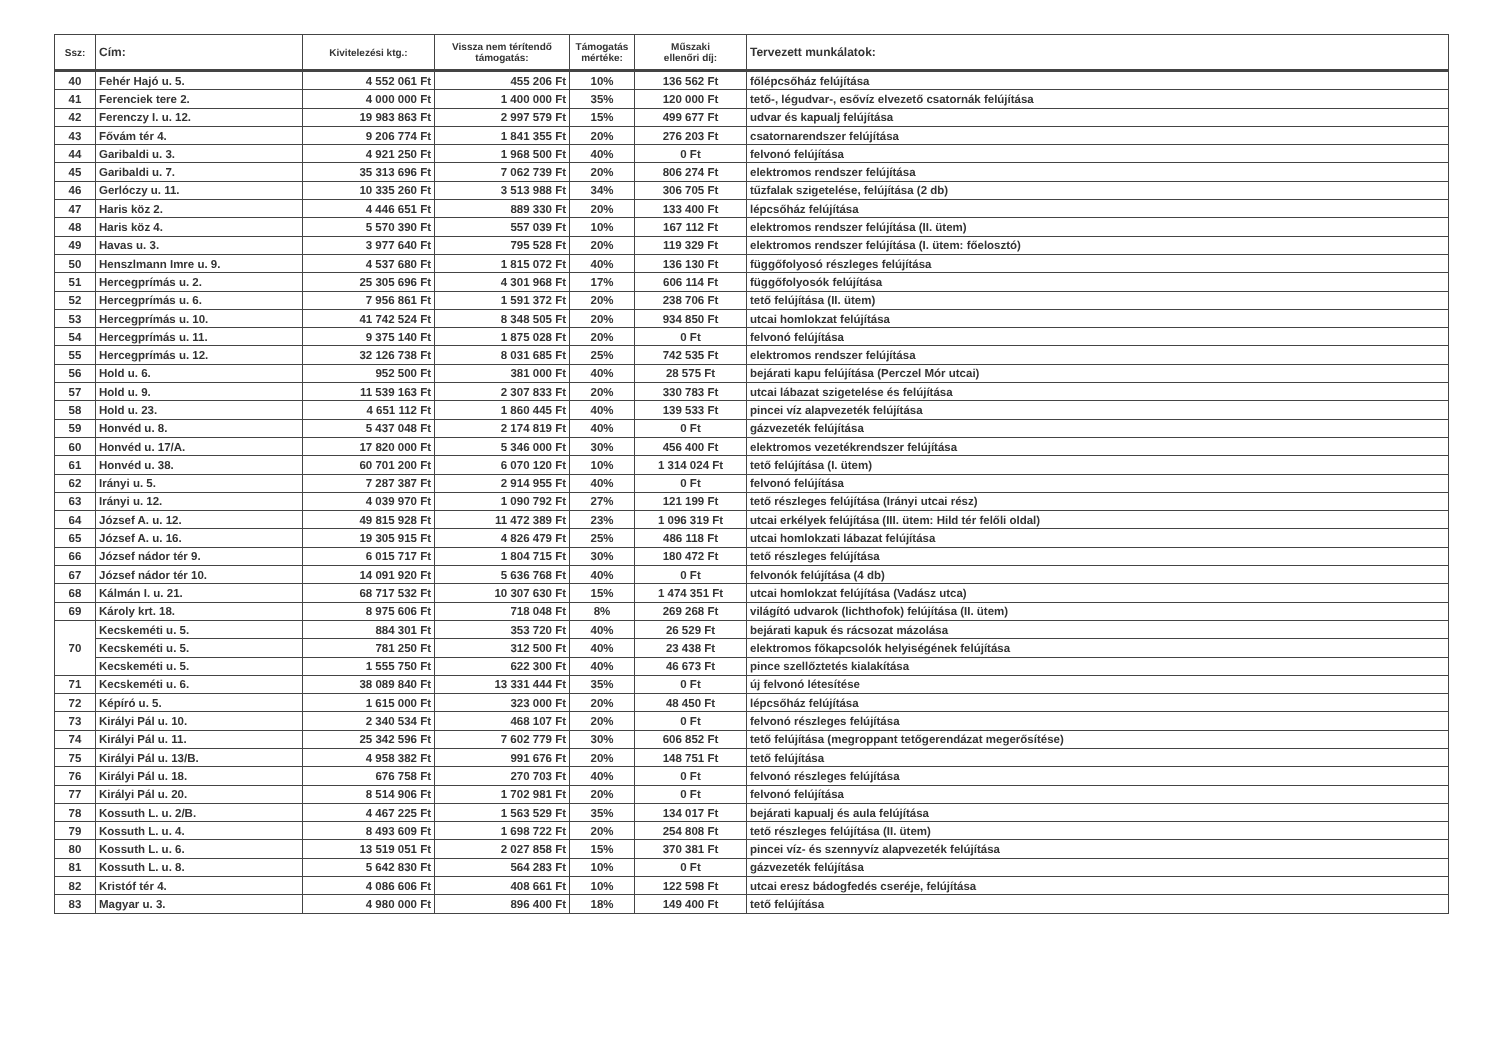| Ssz: | Cím: | Kivitelezési ktg.: | Vissza nem térítendő támogatás: | Támogatás mértéke: | Műszaki ellenőri díj: | Tervezett munkálatok: |
| --- | --- | --- | --- | --- | --- | --- |
| 40 | Fehér Hajó u. 5. | 4 552 061 Ft | 455 206 Ft | 10% | 136 562 Ft | főlépcsőház felújítása |
| 41 | Ferenciek tere 2. | 4 000 000 Ft | 1 400 000 Ft | 35% | 120 000 Ft | tető-, légudvar-, esővíz elvezető csatornák felújítása |
| 42 | Ferenczy I. u. 12. | 19 983 863 Ft | 2 997 579 Ft | 15% | 499 677 Ft | udvar és kapualj felújítása |
| 43 | Fővám tér 4. | 9 206 774 Ft | 1 841 355 Ft | 20% | 276 203 Ft | csatornarendszer felújítása |
| 44 | Garibaldi u. 3. | 4 921 250 Ft | 1 968 500 Ft | 40% | 0 Ft | felvonó felújítása |
| 45 | Garibaldi u. 7. | 35 313 696 Ft | 7 062 739 Ft | 20% | 806 274 Ft | elektromos rendszer felújítása |
| 46 | Gerlóczy u. 11. | 10 335 260 Ft | 3 513 988 Ft | 34% | 306 705 Ft | tűzfalak szigetelése, felújítása (2 db) |
| 47 | Haris köz 2. | 4 446 651 Ft | 889 330 Ft | 20% | 133 400 Ft | lépcsőház felújítása |
| 48 | Haris köz 4. | 5 570 390 Ft | 557 039 Ft | 10% | 167 112 Ft | elektromos rendszer felújítása (II. ütem) |
| 49 | Havas u. 3. | 3 977 640 Ft | 795 528 Ft | 20% | 119 329 Ft | elektromos rendszer felújítása (I. ütem: főelosztó) |
| 50 | Henszlmann Imre u. 9. | 4 537 680 Ft | 1 815 072 Ft | 40% | 136 130 Ft | függőfolyosó részleges felújítása |
| 51 | Hercegprímás u. 2. | 25 305 696 Ft | 4 301 968 Ft | 17% | 606 114 Ft | függőfolyosók felújítása |
| 52 | Hercegprímás u. 6. | 7 956 861 Ft | 1 591 372 Ft | 20% | 238 706 Ft | tető felújítása (II. ütem) |
| 53 | Hercegprímás u. 10. | 41 742 524 Ft | 8 348 505 Ft | 20% | 934 850 Ft | utcai homlokzat felújítása |
| 54 | Hercegprímás u. 11. | 9 375 140 Ft | 1 875 028 Ft | 20% | 0 Ft | felvonó felújítása |
| 55 | Hercegprímás u. 12. | 32 126 738 Ft | 8 031 685 Ft | 25% | 742 535 Ft | elektromos rendszer felújítása |
| 56 | Hold u. 6. | 952 500 Ft | 381 000 Ft | 40% | 28 575 Ft | bejárati kapu felújítása (Perczel Mór utcai) |
| 57 | Hold u. 9. | 11 539 163 Ft | 2 307 833 Ft | 20% | 330 783 Ft | utcai lábazat szigetelése és felújítása |
| 58 | Hold u. 23. | 4 651 112 Ft | 1 860 445 Ft | 40% | 139 533 Ft | pincei víz alapvezeték felújítása |
| 59 | Honvéd u. 8. | 5 437 048 Ft | 2 174 819 Ft | 40% | 0 Ft | gázvezeték felújítása |
| 60 | Honvéd u. 17/A. | 17 820 000 Ft | 5 346 000 Ft | 30% | 456 400 Ft | elektromos vezetékrendszer felújítása |
| 61 | Honvéd u. 38. | 60 701 200 Ft | 6 070 120 Ft | 10% | 1 314 024 Ft | tető felújítása (I. ütem) |
| 62 | Irányi u. 5. | 7 287 387 Ft | 2 914 955 Ft | 40% | 0 Ft | felvonó felújítása |
| 63 | Irányi u. 12. | 4 039 970 Ft | 1 090 792 Ft | 27% | 121 199 Ft | tető részleges felújítása (Irányi utcai rész) |
| 64 | József A. u. 12. | 49 815 928 Ft | 11 472 389 Ft | 23% | 1 096 319 Ft | utcai erkélyek felújítása (III. ütem: Hild tér felőli oldal) |
| 65 | József A. u. 16. | 19 305 915 Ft | 4 826 479 Ft | 25% | 486 118 Ft | utcai homlokzati lábazat felújítása |
| 66 | József nádor tér 9. | 6 015 717 Ft | 1 804 715 Ft | 30% | 180 472 Ft | tető részleges felújítása |
| 67 | József nádor tér 10. | 14 091 920 Ft | 5 636 768 Ft | 40% | 0 Ft | felvonók felújítása (4 db) |
| 68 | Kálmán I. u. 21. | 68 717 532 Ft | 10 307 630 Ft | 15% | 1 474 351 Ft | utcai homlokzat felújítása (Vadász utca) |
| 69 | Károly krt. 18. | 8 975 606 Ft | 718 048 Ft | 8% | 269 268 Ft | világító udvarok (lichthofok) felújítása (II. ütem) |
| 70 | Kecskeméti u. 5. | 884 301 Ft | 353 720 Ft | 40% | 26 529 Ft | bejárati kapuk és rácsozat mázolása |
| | Kecskeméti u. 5. | 781 250 Ft | 312 500 Ft | 40% | 23 438 Ft | elektromos főkapcsolók helyiségének felújítása |
| | Kecskeméti u. 5. | 1 555 750 Ft | 622 300 Ft | 40% | 46 673 Ft | pince szellőztetés kialakítása |
| 71 | Kecskeméti u. 6. | 38 089 840 Ft | 13 331 444 Ft | 35% | 0 Ft | új felvonó létesítése |
| 72 | Képíró u. 5. | 1 615 000 Ft | 323 000 Ft | 20% | 48 450 Ft | lépcsőház felújítása |
| 73 | Királyi Pál u. 10. | 2 340 534 Ft | 468 107 Ft | 20% | 0 Ft | felvonó részleges felújítása |
| 74 | Királyi Pál u. 11. | 25 342 596 Ft | 7 602 779 Ft | 30% | 606 852 Ft | tető felújítása (megroppant tetőgerendázat megerősítése) |
| 75 | Királyi Pál u. 13/B. | 4 958 382 Ft | 991 676 Ft | 20% | 148 751 Ft | tető felújítása |
| 76 | Királyi Pál u. 18. | 676 758 Ft | 270 703 Ft | 40% | 0 Ft | felvonó részleges felújítása |
| 77 | Királyi Pál u. 20. | 8 514 906 Ft | 1 702 981 Ft | 20% | 0 Ft | felvonó felújítása |
| 78 | Kossuth L. u. 2/B. | 4 467 225 Ft | 1 563 529 Ft | 35% | 134 017 Ft | bejárati kapualj és aula felújítása |
| 79 | Kossuth L. u. 4. | 8 493 609 Ft | 1 698 722 Ft | 20% | 254 808 Ft | tető részleges felújítása (II. ütem) |
| 80 | Kossuth L. u. 6. | 13 519 051 Ft | 2 027 858 Ft | 15% | 370 381 Ft | pincei víz- és szennyvíz alapvezeték felújítása |
| 81 | Kossuth L. u. 8. | 5 642 830 Ft | 564 283 Ft | 10% | 0 Ft | gázvezeték felújítása |
| 82 | Kristóf tér 4. | 4 086 606 Ft | 408 661 Ft | 10% | 122 598 Ft | utcai eresz bádogfedés cseréje, felújítása |
| 83 | Magyar u. 3. | 4 980 000 Ft | 896 400 Ft | 18% | 149 400 Ft | tető felújítása |